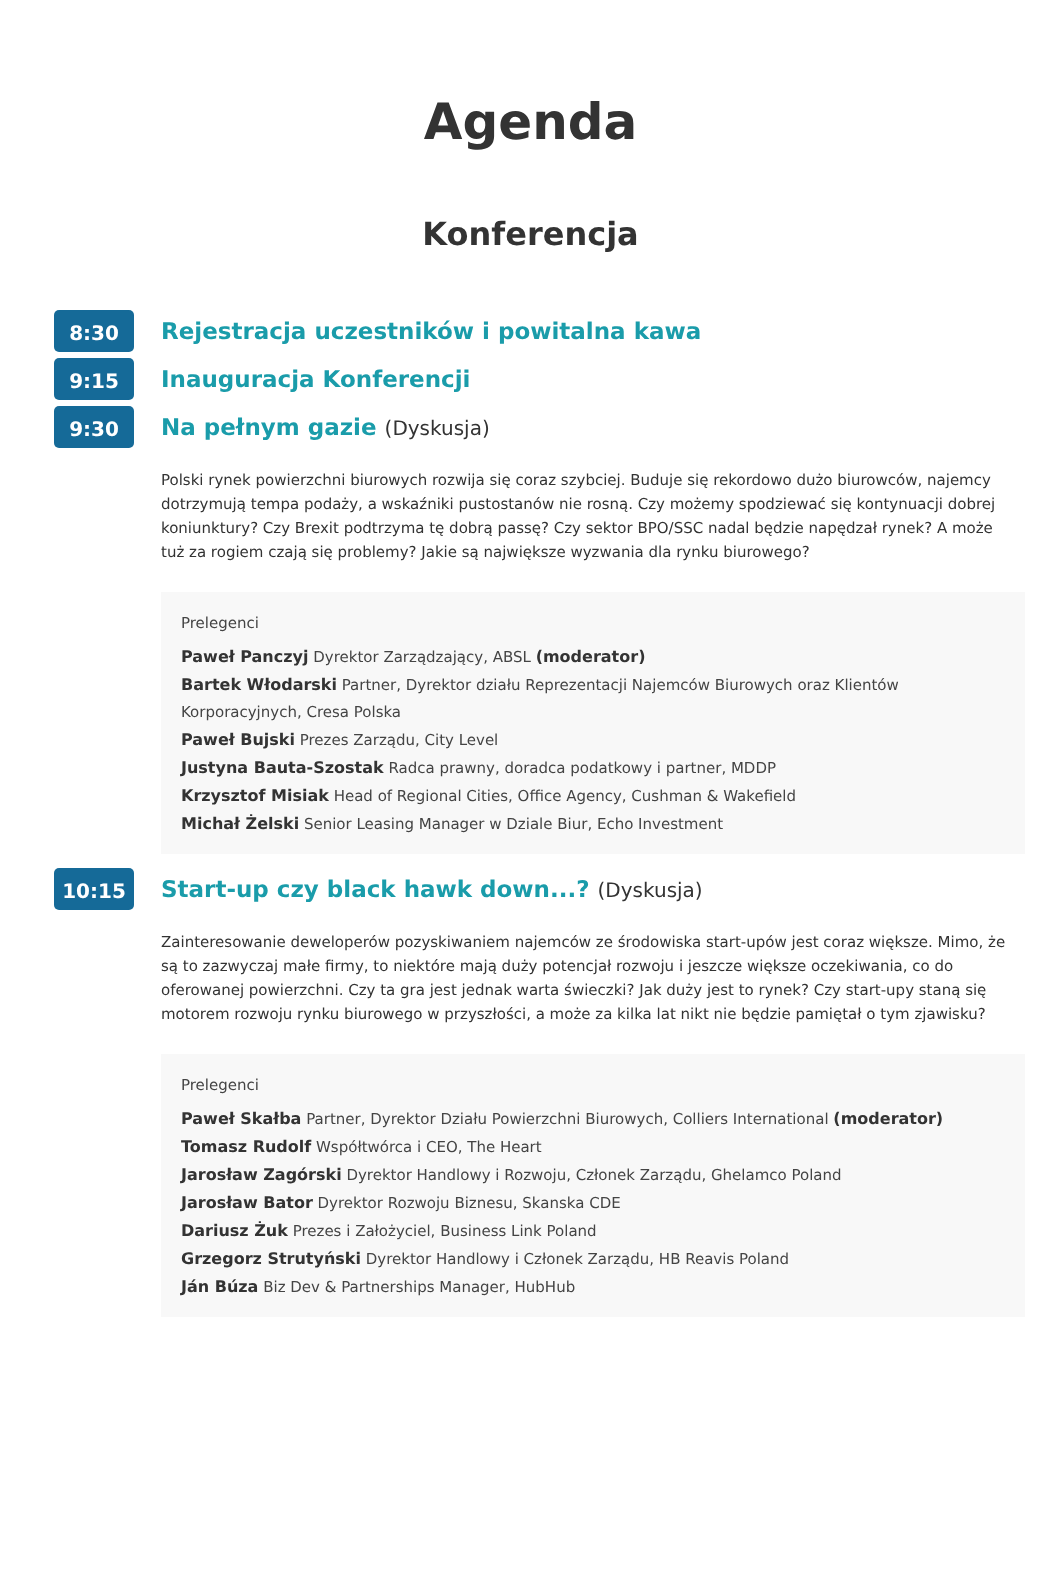Agenda
Konferencja
8:30
Rejestracja uczestników i powitalna kawa
9:15
Inauguracja Konferencji
9:30
Na pełnym gazie (Dyskusja)
Polski rynek powierzchni biurowych rozwija się coraz szybciej. Buduje się rekordowo dużo biurowców, najemcy dotrzymują tempa podaży, a wskaźniki pustostanów nie rosną. Czy możemy spodziewać się kontynuacji dobrej koniunktury? Czy Brexit podtrzyma tę dobrą passę? Czy sektor BPO/SSC nadal będzie napędzał rynek? A może tuż za rogiem czają się problemy? Jakie są największe wyzwania dla rynku biurowego?
Prelegenci
Paweł Panczyj Dyrektor Zarządzający, ABSL (moderator)
Bartek Włodarski Partner, Dyrektor działu Reprezentacji Najemców Biurowych oraz Klientów Korporacyjnych, Cresa Polska
Paweł Bujski Prezes Zarządu, City Level
Justyna Bauta-Szostak Radca prawny, doradca podatkowy i partner, MDDP
Krzysztof Misiak Head of Regional Cities, Office Agency, Cushman & Wakefield
Michał Żelski Senior Leasing Manager w Dziale Biur, Echo Investment
10:15
Start-up czy black hawk down...? (Dyskusja)
Zainteresowanie deweloperów pozyskiwaniem najemców ze środowiska start-upów jest coraz większe. Mimo, że są to zazwyczaj małe firmy, to niektóre mają duży potencjał rozwoju i jeszcze większe oczekiwania, co do oferowanej powierzchni. Czy ta gra jest jednak warta świeczki? Jak duży jest to rynek? Czy start-upy staną się motorem rozwoju rynku biurowego w przyszłości, a może za kilka lat nikt nie będzie pamiętał o tym zjawisku?
Prelegenci
Paweł Skałba Partner, Dyrektor Działu Powierzchni Biurowych, Colliers International (moderator)
Tomasz Rudolf Współtwórca i CEO, The Heart
Jarosław Zagórski Dyrektor Handlowy i Rozwoju, Członek Zarządu, Ghelamco Poland
Jarosław Bator Dyrektor Rozwoju Biznesu, Skanska CDE
Dariusz Żuk Prezes i Założyciel, Business Link Poland
Grzegorz Strutyński Dyrektor Handlowy i Członek Zarządu, HB Reavis Poland
Ján Búza Biz Dev & Partnerships Manager, HubHub